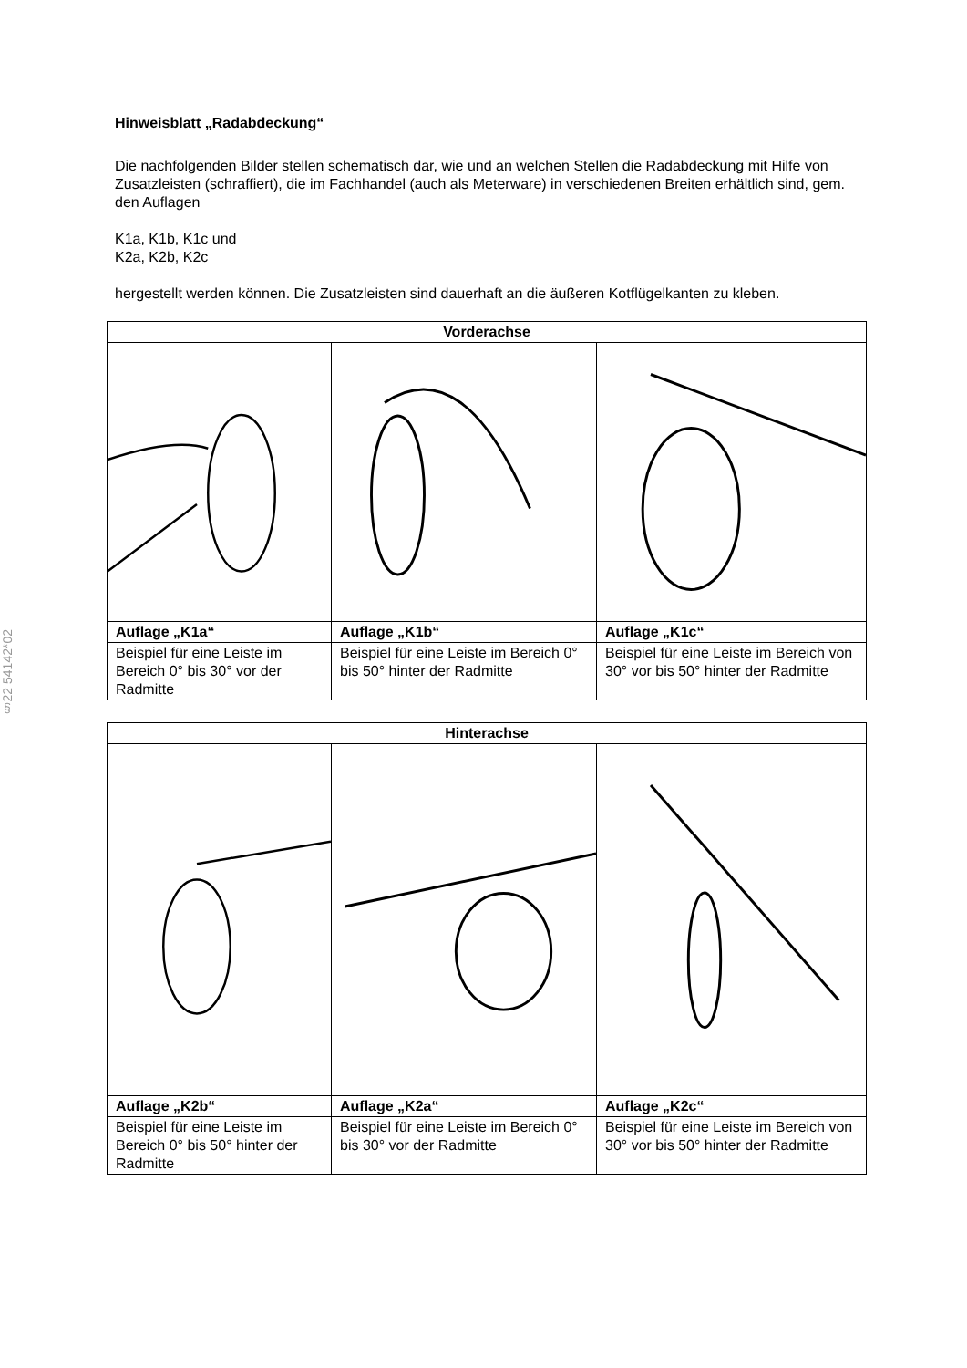§22 54142*02
Hinweisblatt „Radabdeckung“
Die nachfolgenden Bilder stellen schematisch dar, wie und an welchen Stellen die Radabdeckung mit Hilfe von Zusatzleisten (schraffiert), die im Fachhandel (auch als Meterware) in verschiedenen Breiten erhältlich sind, gem. den Auflagen
K1a, K1b, K1c und
K2a, K2b, K2c
hergestellt werden können. Die Zusatzleisten sind dauerhaft an die äußeren Kotflügelkanten zu kleben.
| Vorderachse | | |
| --- | --- | --- |
| Auflage „K1a“ | Auflage „K1b“ | Auflage „K1c“ |
| Beispiel für eine Leiste im Bereich 0° bis 30° vor der Radmitte | Beispiel für eine Leiste im Bereich 0° bis 50° hinter der Radmitte | Beispiel für eine Leiste im Bereich von 30° vor bis 50° hinter der Radmitte |
| Hinterachse | | |
| --- | --- | --- |
| Auflage „K2b“ | Auflage „K2a“ | Auflage „K2c“ |
| Beispiel für eine Leiste im Bereich 0° bis 50° hinter der Radmitte | Beispiel für eine Leiste im Bereich 0° bis 30° vor der Radmitte | Beispiel für eine Leiste im Bereich von 30° vor bis 50° hinter der Radmitte |